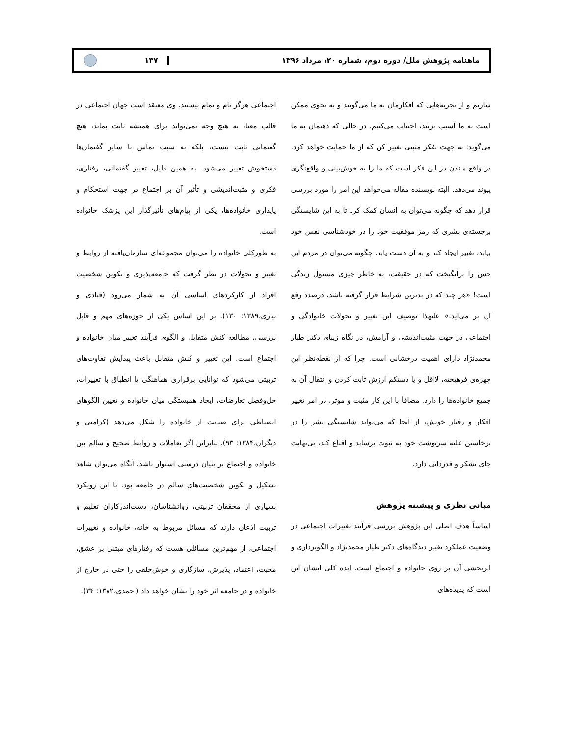ماهنامه پژوهش ملل/ دوره دوم، شماره ۲۰، مرداد ۱۳۹۶ ۱۳۷
سازیم و از تجربه‌هایی که افکارمان به ما می‌گویند و به نحوی ممکن است به ما آسیب بزنند، اجتناب می‌کنیم. در حالی که ذهنمان به ما می‌گوید: به جهت تفکر مثبتی تغییر کن که از ما حمایت خواهد کرد. در واقع ماندن در این فکر است که ما را به خوش‌بینی و واقع‌نگری پیوند می‌دهد. البته نویسنده مقاله می‌خواهد این امر را مورد بررسی قرار دهد که چگونه می‌توان به انسان کمک کرد تا به این شایستگی برجسته‌ی بشری که رمز موفقیت خود را در خودشناسی نفس خود بیابد، تغییر ایجاد کند و به آن دست یابد. چگونه می‌توان در مردم این حس را برانگیخت که در حقیقت، به خاطر چیزی مسئول زندگی است! «هر چند که در بدترین شرایط قرار گرفته باشد، درصدد رفع آن بر می‌آید.» علیهذا توصیف این تغییر و تحولات خانوادگی و اجتماعی در جهت مثبت‌اندیشی و آرامش، در نگاه زیبای دکتر طیار محمدنژاد دارای اهمیت درخشانی است. چرا که از نقطه‌نظر این چهره‌ی فرهیخته، لااقل و یا دستکم ارزش ثابت کردن و انتقال آن به جمیع خانواده‌ها را دارد. مضافاً با این کار مثبت و موثر، در امر تغییر افکار و رفتار خویش، از آنجا که می‌تواند شایستگی بشر را در برخاستن علیه سرنوشت خود به ثبوت برساند و اقناع کند، بی‌نهایت جای تشکر و قدردانی دارد.
مبانی نظری و پیشینه پژوهش
اساساً هدف اصلی این پژوهش بررسی فرآیند تغییرات اجتماعی در وضعیت عملکرد تغییر دیدگاه‌های دکتر طیار محمدنژاد و الگوبرداری و اثربخشی آن بر روی خانواده و اجتماع است. ایده کلی ایشان این است که پدیده‌های
اجتماعی هرگز تام و تمام نیستند. وی معتقد است جهان اجتماعی در قالب معنا، به هیچ وجه نمی‌تواند برای همیشه ثابت بماند، هیچ گفتمانی ثابت نیست، بلکه به سبب تماس با سایر گفتمان‌ها دستخوش تغییر می‌شود. به همین دلیل، تغییر گفتمانی، رفتاری، فکری و مثبت‌اندیشی و تأثیر آن بر اجتماع در جهت استحکام و پایداری خانواده‌ها، یکی از پیام‌های تأثیرگذار این پزشک خانواده است.
به طورکلی خانواده را می‌توان مجموعه‌ای سازمان‌یافته از روابط و تغییر و تحولات در نظر گرفت که جامعه‌پذیری و تکوین شخصیت افراد از کارکردهای اساسی آن به شمار می‌رود (قبادی و نیازی،۱۳۸۹: ۱۳۰). بر این اساس یکی از حوزه‌های مهم و قابل بررسی، مطالعه کنش متقابل و الگوی فرآیند تغییر میان خانواده و اجتماع است. این تغییر و کنش متقابل باعث پیدایش تفاوت‌های تربیتی می‌شود که توانایی برقراری هماهنگی یا انطباق با تغییرات، حل‌وفصل تعارضات، ایجاد همبستگی میان خانواده و تعیین الگوهای انضباطی برای صیانت از خانواده را شکل می‌دهد (کرامتی و دیگران،۱۳۸۴: ۹۳). بنابراین اگر تعاملات و روابط صحیح و سالم بین خانواده و اجتماع بر بنیان درستی استوار باشد، آنگاه می‌توان شاهد تشکیل و تکوین شخصیت‌های سالم در جامعه بود. با این رویکرد بسیاری از محققان تربیتی، روانشناسان، دست‌اندرکاران تعلیم و تربیت اذعان دارند که مسائل مربوط به خانه، خانواده و تغییرات اجتماعی، از مهم‌ترین مسائلی هست که رفتارهای مبتنی بر عشق، محبت، اعتماد، پذیرش، سازگاری و خوش‌خلقی را حتی در خارج از خانواده و در جامعه اثر خود را نشان خواهد داد (احمدی،۱۳۸۲: ۳۴).